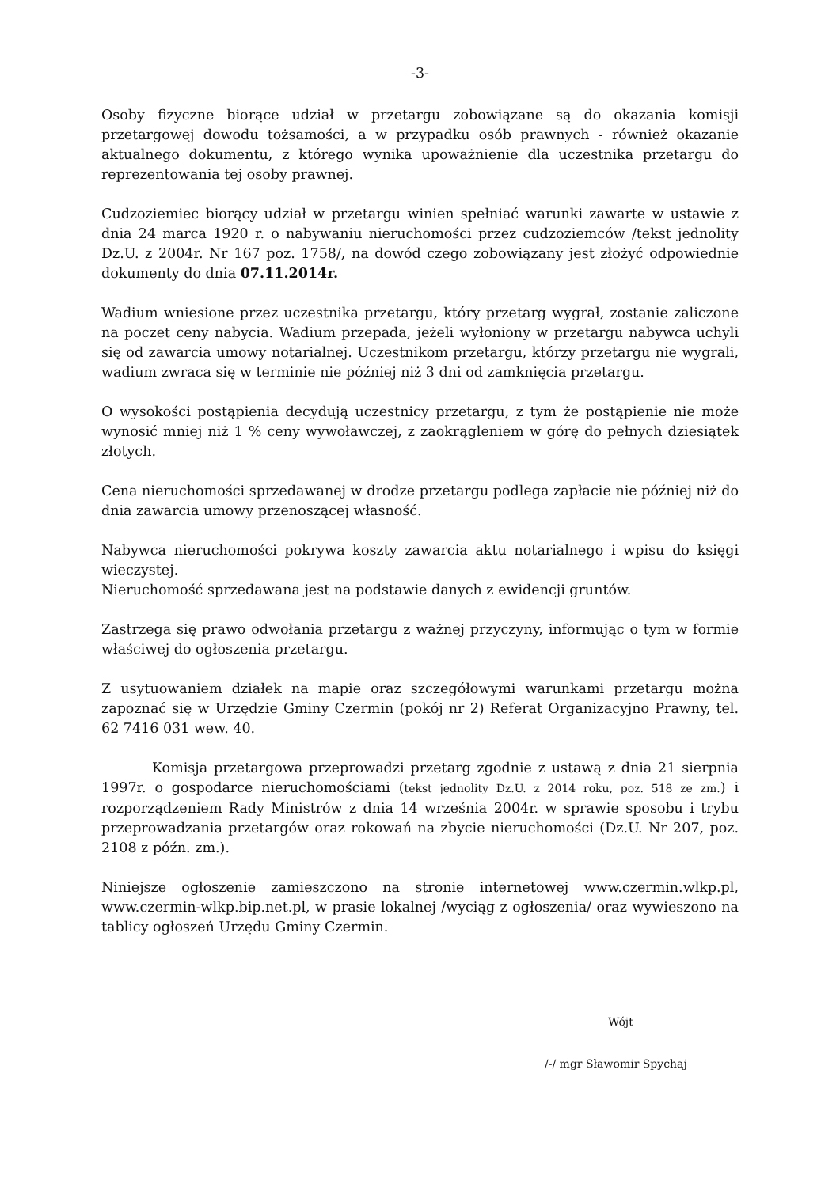-3-
Osoby fizyczne biorące udział w przetargu zobowiązane są do okazania komisji przetargowej dowodu tożsamości, a w przypadku osób prawnych - również okazanie aktualnego dokumentu, z którego wynika upoważnienie dla uczestnika przetargu do reprezentowania tej osoby prawnej.
Cudzoziemiec biorący udział w przetargu winien spełniać warunki zawarte w ustawie z dnia 24 marca 1920 r. o nabywaniu nieruchomości przez cudzoziemców /tekst jednolity Dz.U. z 2004r. Nr 167 poz. 1758/, na dowód czego zobowiązany jest złożyć odpowiednie dokumenty do dnia 07.11.2014r.
Wadium wniesione przez uczestnika przetargu, który przetarg wygrał, zostanie zaliczone na poczet ceny nabycia. Wadium przepada, jeżeli wyłoniony w przetargu nabywca uchyli się od zawarcia umowy notarialnej. Uczestnikom przetargu, którzy przetargu nie wygrali, wadium zwraca się w terminie nie później niż 3 dni od zamknięcia przetargu.
O wysokości postąpienia decydują uczestnicy przetargu, z tym że postąpienie nie może wynosić mniej niż 1 % ceny wywoławczej, z zaokrągleniem w górę do pełnych dziesiątek złotych.
Cena nieruchomości sprzedawanej w drodze przetargu podlega zapłacie nie później niż do dnia zawarcia umowy przenoszącej własność.
Nabywca nieruchomości pokrywa koszty zawarcia aktu notarialnego i wpisu do księgi wieczystej.
Nieruchomość sprzedawana jest na podstawie danych z ewidencji gruntów.
Zastrzega się prawo odwołania przetargu z ważnej przyczyny, informując o tym w formie właściwej do ogłoszenia przetargu.
Z usytuowaniem działek na mapie oraz szczegółowymi warunkami przetargu można zapoznać się w Urzędzie Gminy Czermin (pokój nr 2) Referat Organizacyjno Prawny, tel. 62 7416 031 wew. 40.
Komisja przetargowa przeprowadzi przetarg zgodnie z ustawą z dnia 21 sierpnia 1997r. o gospodarce nieruchomościami (tekst jednolity Dz.U. z 2014 roku, poz. 518 ze zm.) i rozporządzeniem Rady Ministrów z dnia 14 września 2004r. w sprawie sposobu i trybu przeprowadzania przetargów oraz rokowań na zbycie nieruchomości (Dz.U. Nr 207, poz. 2108 z późn. zm.).
Niniejsze ogłoszenie zamieszczono na stronie internetowej www.czermin.wlkp.pl, www.czermin-wlkp.bip.net.pl, w prasie lokalnej /wyciąg z ogłoszenia/ oraz wywieszono na tablicy ogłoszeń Urzędu Gminy Czermin.
Wójt
/-/ mgr Sławomir Spychaj